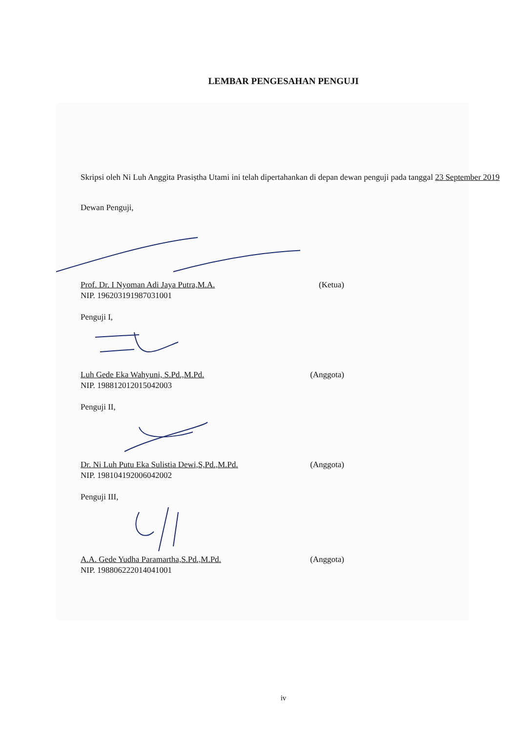LEMBAR PENGESAHAN PENGUJI
Skripsi oleh Ni Luh Anggita Prasiṣtha Utami ini telah dipertahankan di depan dewan penguji pada tanggal 23 September 2019
Dewan Penguji,
Prof. Dr. I Nyoman Adi Jaya Putra,M.A. (Ketua)
NIP. 196203191987031001
Penguji I,
Luh Gede Eka Wahyuni, S.Pd.,M.Pd. (Anggota)
NIP. 198812012015042003
Penguji II,
Dr. Ni Luh Putu Eka Sulistia Dewi,S,Pd.,M.Pd. (Anggota)
NIP. 198104192006042002
Penguji III,
A.A. Gede Yudha Paramartha,S.Pd.,M.Pd. (Anggota)
NIP. 198806222014041001
iv